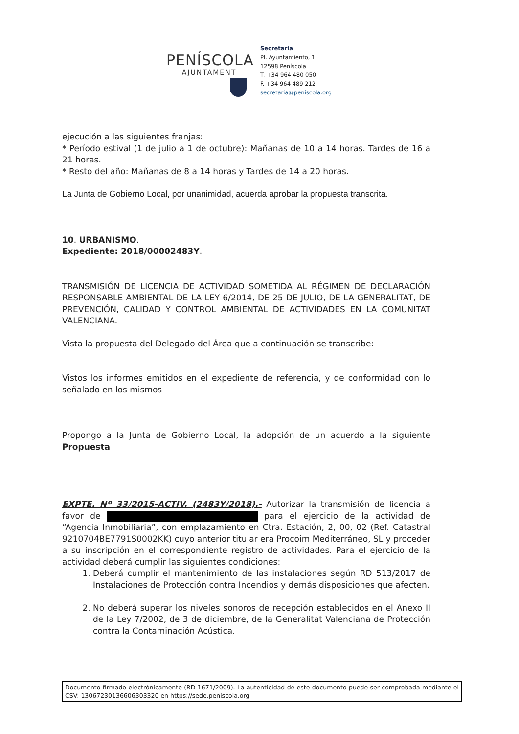PENÍSCOLA
AJUNTAMENT
Secretaría
Pl. Ayuntamiento, 1
12598 Peníscola
T. +34 964 480 050
F. +34 964 489 212
secretaria@peniscola.org
ejecución a las siguientes franjas:
* Período estival (1 de julio a 1 de octubre): Mañanas de 10 a 14 horas. Tardes de 16 a 21 horas.
* Resto del año: Mañanas de 8 a 14 horas y Tardes de 14 a 20 horas.
La Junta de Gobierno Local, por unanimidad, acuerda aprobar la propuesta transcrita.
10. URBANISMO.
Expediente: 2018/00002483Y.
TRANSMISIÓN DE LICENCIA DE ACTIVIDAD SOMETIDA AL RÉGIMEN DE DECLARACIÓN RESPONSABLE AMBIENTAL DE LA LEY 6/2014, DE 25 DE JULIO, DE LA GENERALITAT, DE PREVENCIÓN, CALIDAD Y CONTROL AMBIENTAL DE ACTIVIDADES EN LA COMUNITAT VALENCIANA.
Vista la propuesta del Delegado del Área que a continuación se transcribe:
Vistos los informes emitidos en el expediente de referencia, y de conformidad con lo señalado en los mismos
Propongo a la Junta de Gobierno Local, la adopción de un acuerdo a la siguiente Propuesta
EXPTE. Nº 33/2015-ACTIV. (2483Y/2018).- Autorizar la transmisión de licencia a favor de para el ejercicio de la actividad de “Agencia Inmobiliaria”, con emplazamiento en Ctra. Estación, 2, 00, 02 (Ref. Catastral 9210704BE7791S0002KK) cuyo anterior titular era Procoim Mediterráneo, SL y proceder a su inscripción en el correspondiente registro de actividades. Para el ejercicio de la actividad deberá cumplir las siguientes condiciones:
1. Deberá cumplir el mantenimiento de las instalaciones según RD 513/2017 de Instalaciones de Protección contra Incendios y demás disposiciones que afecten.
2. No deberá superar los niveles sonoros de recepción establecidos en el Anexo II de la Ley 7/2002, de 3 de diciembre, de la Generalitat Valenciana de Protección contra la Contaminación Acústica.
Documento firmado electrónicamente (RD 1671/2009). La autenticidad de este documento puede ser comprobada mediante el CSV: 13067230136606303320 en https://sede.peniscola.org